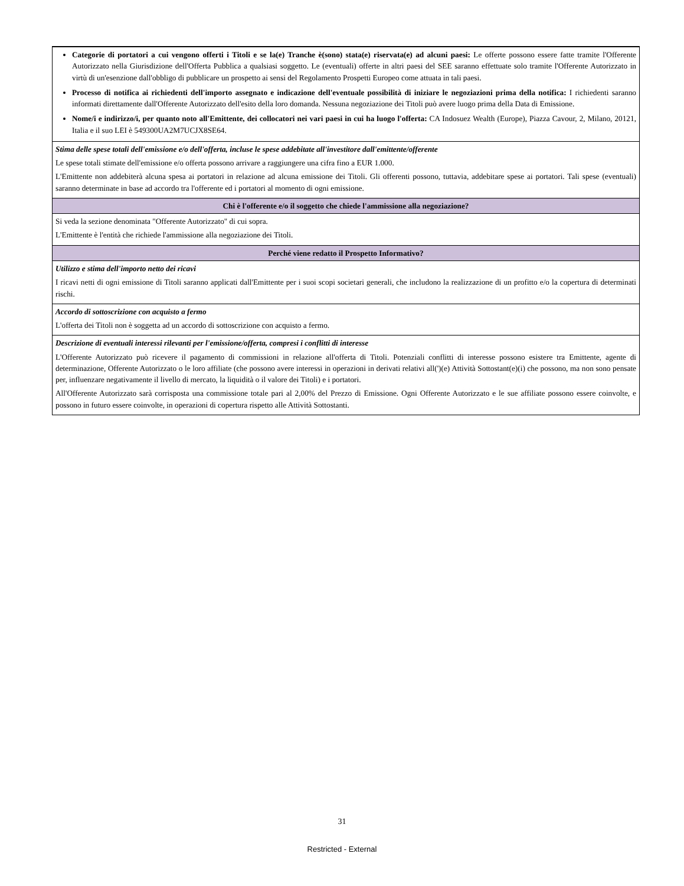| Categorie di portatori a cui vengono offerti i Titoli e se la(e) Tranche è(sono) stata(e) riservata(e) ad alcuni paesi: Le offerte possono essere fatte tramite l'Offerente Autorizzato nella Giurisdizione dell'Offerta Pubblica a qualsiasi soggetto. Le (eventuali) offerte in altri paesi del SEE saranno effettuate solo tramite l'Offerente Autorizzato in virtù di un'esenzione dall'obbligo di pubblicare un prospetto ai sensi del Regolamento Prospetti Europeo come attuata in tali paesi. Processo di notifica ai richiedenti dell'importo assegnato e indicazione dell'eventuale possibilità di iniziare le negoziazioni prima della notifica: I richiedenti saranno informati direttamente dall'Offerente Autorizzato dell'esito della loro domanda. Nessuna negoziazione dei Titoli può avere luogo prima della Data di Emissione. Nome/i e indirizzo/i, per quanto noto all'Emittente, dei collocatori nei vari paesi in cui ha luogo l'offerta: CA Indosuez Wealth (Europe), Piazza Cavour, 2, Milano, 20121, Italia e il suo LEI è 549300UA2M7UCJX8SE64. |
| Stima delle spese totali dell'emissione e/o dell'offerta, incluse le spese addebitate all'investitore dall'emittente/offerente Le spese totali stimate dell'emissione e/o offerta possono arrivare a raggiungere una cifra fino a EUR 1.000. L'Emittente non addebiterà alcuna spesa ai portatori in relazione ad alcuna emissione dei Titoli. Gli offerenti possono, tuttavia, addebitare spese ai portatori. Tali spese (eventuali) saranno determinate in base ad accordo tra l'offerente ed i portatori al momento di ogni emissione. |
| Chi è l'offerente e/o il soggetto che chiede l'ammissione alla negoziazione? |
| Si veda la sezione denominata "Offerente Autorizzato" di cui sopra. L'Emittente è l'entità che richiede l'ammissione alla negoziazione dei Titoli. |
| Perché viene redatto il Prospetto Informativo? |
| Utilizzo e stima dell'importo netto dei ricavi I ricavi netti di ogni emissione di Titoli saranno applicati dall'Emittente per i suoi scopi societari generali, che includono la realizzazione di un profitto e/o la copertura di determinati rischi. |
| Accordo di sottoscrizione con acquisto a fermo L'offerta dei Titoli non è soggetta ad un accordo di sottoscrizione con acquisto a fermo. |
| Descrizione di eventuali interessi rilevanti per l'emissione/offerta, compresi i conflitti di interesse L'Offerente Autorizzato può ricevere il pagamento di commissioni in relazione all'offerta di Titoli. Potenziali conflitti di interesse possono esistere tra Emittente, agente di determinazione, Offerente Autorizzato o le loro affiliate (che possono avere interessi in operazioni in derivati relativi all(')(e) Attività Sottostant(e)(i) che possono, ma non sono pensate per, influenzare negativamente il livello di mercato, la liquidità o il valore dei Titoli) e i portatori. All'Offerente Autorizzato sarà corrisposta una commissione totale pari al 2,00% del Prezzo di Emissione. Ogni Offerente Autorizzato e le sue affiliate possono essere coinvolte, e possono in futuro essere coinvolte, in operazioni di copertura rispetto alle Attività Sottostanti. |
31
Restricted - External